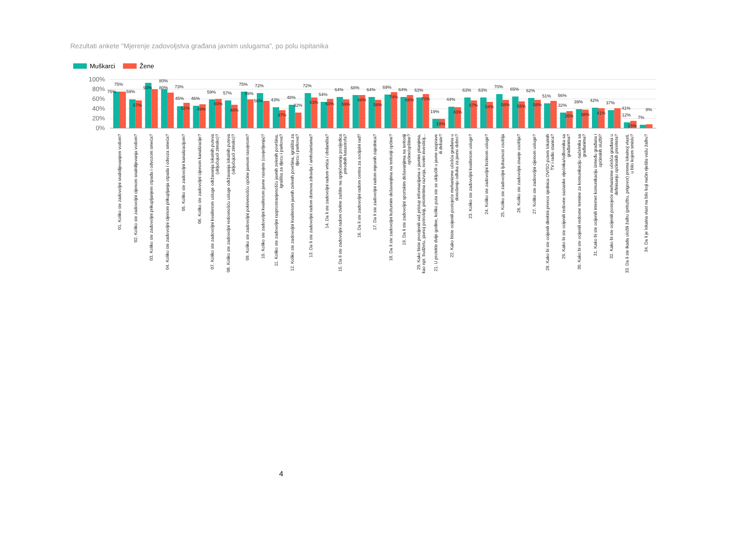Rezultati ankete "Mjerenje zadovoljstva građana javnim uslugama", po polu ispitanika
Muškarci Žene
100%
80%
60%
40%
20%
0%
75%
75%
01. Koliko ste zadovoljni snabdijevanjem vodom?
59%
57%
02. Koliko ste zadovoljni cijenom snabdijevanja vodom?
93%
03. Koliko ste zadovoljni prikupljanjem otpada i odvozom smeća?
80%
80%
73%
04. Koliko ste zadovoljni cijenom prikupljanja otpada i odvoza smeća?
45%
52%
05. Koliko ste zadovoljni kanalizacijom?
46%
49%
06. Koliko ste zadovoljni cijenom kanalizacije?
59%
60%
07. Koliko ste zadovoljni kvalitetom usluge održavanja lokalnih puteva (uključujući zimsko)?
57%
48%
08. Koliko ste zadovoljni redovnošću usluge održavanja lokalnih puteva (uključujući zimsko)?
75%
59%
09. Koliko ste zadovoljni pokrivenošću općine javnom rasvjetom?
72%
56%
10. Koliko ste zadovoljni kvalitetom javne rasvjete (osvjetljenja)?
43%
37%
11. Koliko ste zadovoljni rasprostranjenošću javnih zelenih površina, igrališta za djecu i parkova?
48%
32%
12. Koliko ste zadovoljni kvalitetom javnih zelenih površina, igrališta za djecu i parkova?
72%
63%
13. Da li ste zadovoljni radom domova zdravlja / ambulantama?
54%
60%
14. Da li ste zadovoljni radom vrtića / obdaništa?
64%
59%
15. Da li ste zadovoljni radom civilne zaštite na sprječavanju posljedica prirodnih katastrofa?
68%
68%
16. Da li ste zadovoljni radom centra za socijalni rad?
64%
58%
17. Da li ste zadovoljni radom mjesnih zajednica?
69%
74%
18. Da li ste zadovoljni kulturnim dešavanjima na teritoriji općine?
64%
68%
19. Da li ste zadovoljni sportskim dešavanjima na teritoriji općine/opštine?
63%
70%
20. Kako biste procijenili vaš pristup informacijama o javnim pitanjima, kao npr. budžetu, javnoj potrošnji, prioritetima razvoja, novim investicij...
19%
19%
21. U protekle dvije godine, koliko puta ste se uključili u javne rasprave ili debate?
44%
43%
22. Kako biste ocijenili postojeće mehanizme učešća građana u donošenju odluka za javno dobro?
63%
57%
23. Koliko ste zadovoljni kvalitetom usluge?
63%
54%
24. Koliko ste zadovoljni brzinom usluge?
70%
58%
25. Koliko ste zadovoljni ljubaznost osoblja
65%
55%
26. Koliko ste zadovoljni znanje osoblja?
62%
58%
27. Koliko ste zadovoljni cijenom usluge?
51%
56%
28. Kako bi ste ocijenili direktni prenos sjednica OV/SO putem lokalnih TV i radio stanica?
32%
35%
29. Kako bi ste ocijenili redovne sastanke vijećnika/odbornika sa građanima?
39%
38%
30. Kako bi ste ocijenili redovne termine za komunikaciju načelnika sa građanima?
42%
41%
31. Kako bi ste ocijenili internet komunikaciju između građana i općinskih službi?
37%
41%
32. Kako bi ste ocijenili postojeće mehanizme učešća građana u definisanju općinskih prioriteta?
12%
15%
33. Da li ste ikada uložili žalbu (pritužbu, prigovor) prema lokalnoj vlasti, u bilo kojem smislu?
7%
8%
34. Da li je lokalna vlast na bilo koji način riješila vašu žalbu?
4